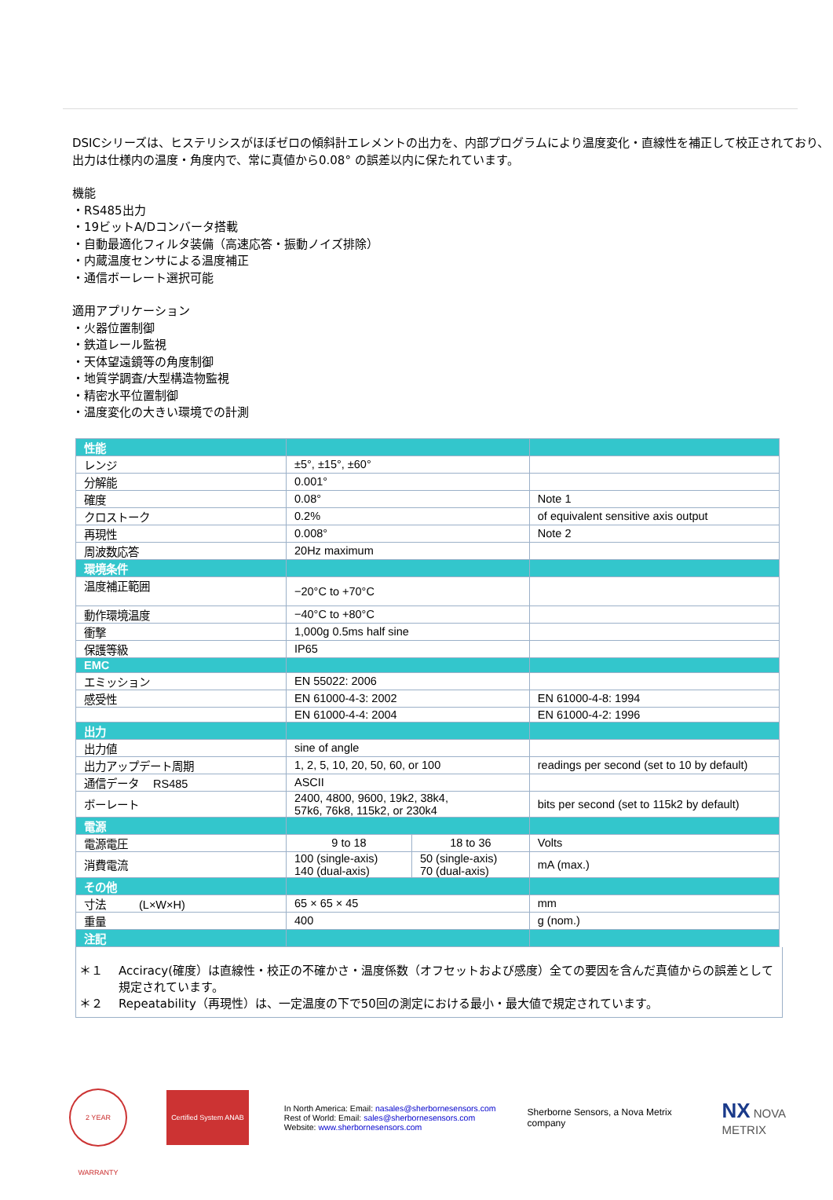DSICシリーズは、ヒステリシスがほぼゼロの傾斜計エレメントの出力を、内部プログラムにより温度変化・直線性を補正して校正されており、出力は仕様内の温度・角度内で、常に真値から0.08° の誤差以内に保たれています。
機能
・RS485出力
・19ビットA/Dコンバータ搭載
・自動最適化フィルタ装備（高速応答・振動ノイズ排除）
・内蔵温度センサによる温度補正
・通信ボーレート選択可能
適用アプリケーション
・火器位置制御
・鉄道レール監視
・天体望遠鏡等の角度制御
・地質学調査/大型構造物監視
・精密水平位置制御
・温度変化の大きい環境での計測
| 性能 | | | |
| レンジ | ±5°, ±15°, ±60° | | |
| 分解能 | 0.001° | | |
| 確度 | 0.08° | | Note 1 |
| クロストーク | 0.2% | | of equivalent sensitive axis output |
| 再現性 | 0.008° | | Note 2 |
| 周波数応答 | 20Hz maximum | | |
| 環境条件 | | | |
| 温度補正範囲 | −20°C to +70°C | | |
| 動作環境温度 | −40°C to +80°C | | |
| 衝撃 | 1,000g 0.5ms half sine | | |
| 保護等級 | IP65 | | |
| EMC | | | |
| エミッション | EN 55022: 2006 | | |
| 感受性 | EN 61000-4-3: 2002 | | EN 61000-4-8: 1994 |
| | EN 61000-4-4: 2004 | | EN 61000-4-2: 1996 |
| 出力 | | | |
| 出力値 | sine of angle | | |
| 出力アップデート周期 | 1, 2, 5, 10, 20, 50, 60, or 100 | | readings per second (set to 10 by default) |
| 通信データ RS485 | ASCII | | |
| ボーレート | 2400, 4800, 9600, 19k2, 38k4, 57k6, 76k8, 115k2, or 230k4 | | bits per second (set to 115k2 by default) |
| 電源 | | | |
| 電源電圧 | 9 to 18 | 18 to 36 | Volts |
| 消費電流 | 100 (single-axis) 140 (dual-axis) | 50 (single-axis) 70 (dual-axis) | mA (max.) |
| その他 | | | |
| 寸法 (L×W×H) | 65 × 65 × 45 | | mm |
| 重量 | 400 | | g (nom.) |
| 注記 | | | |
＊１ Acciracy(確度）は直線性・校正の不確かさ・温度係数（オフセットおよび感度）全ての要因を含んだ真値からの誤差として規定されています。
＊２ Repeatability（再現性）は、一定温度の下で50回の測定における最小・最大値で規定されています。
2 YEAR WARRANTY
Certified System ANAB
In North America: Email: nasales@sherbornesensors.com
Rest of World: Email: sales@sherbornesensors.com
Website: www.sherbornesensors.com
Sherborne Sensors, a Nova Metrix company
NX NOVA METRIX